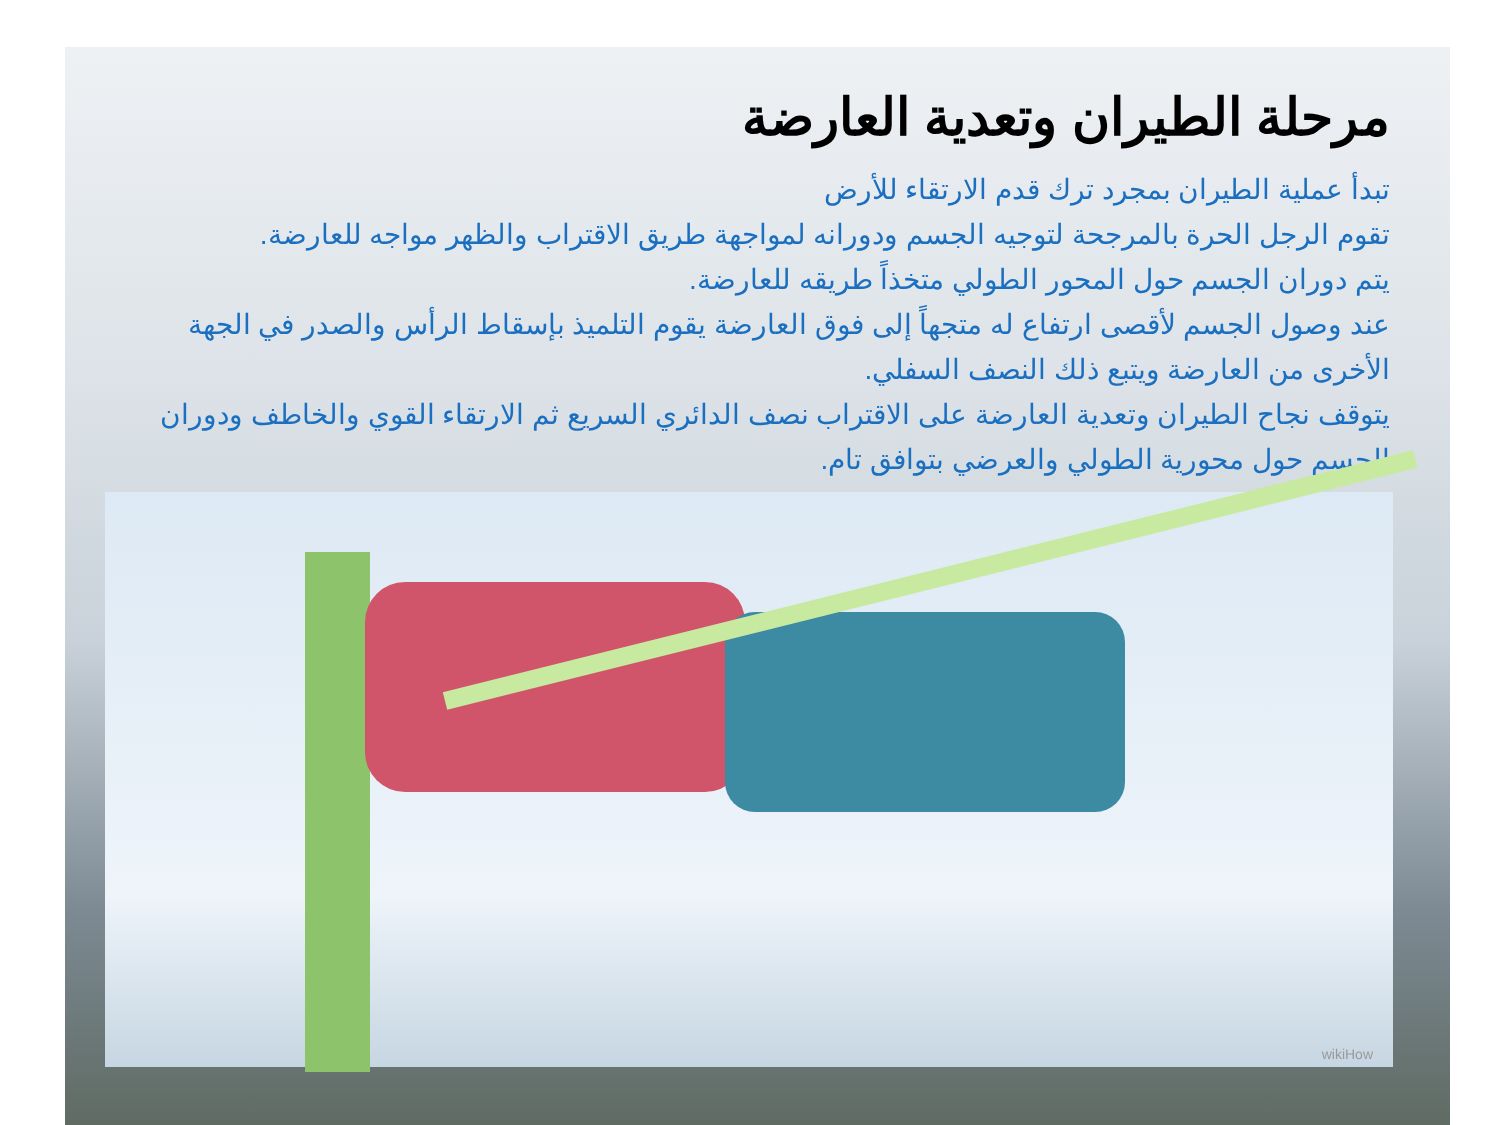مرحلة الطيران وتعدية العارضة
تبدأ عملية الطيران بمجرد ترك قدم الارتقاء للأرض
تقوم الرجل الحرة بالمرجحة لتوجيه الجسم ودورانه لمواجهة طريق الاقتراب والظهر مواجه للعارضة.
يتم دوران الجسم حول المحور الطولي متخذاً طريقه للعارضة.
عند وصول الجسم لأقصى ارتفاع له متجهاً إلى فوق العارضة يقوم التلميذ بإسقاط الرأس والصدر في الجهة الأخرى من العارضة ويتبع ذلك النصف السفلي.
يتوقف نجاح الطيران وتعدية العارضة على الاقتراب نصف الدائري السريع ثم الارتقاء القوي والخاطف ودوران الجسم حول محورية الطولي والعرضي بتوافق تام.
wikiHow